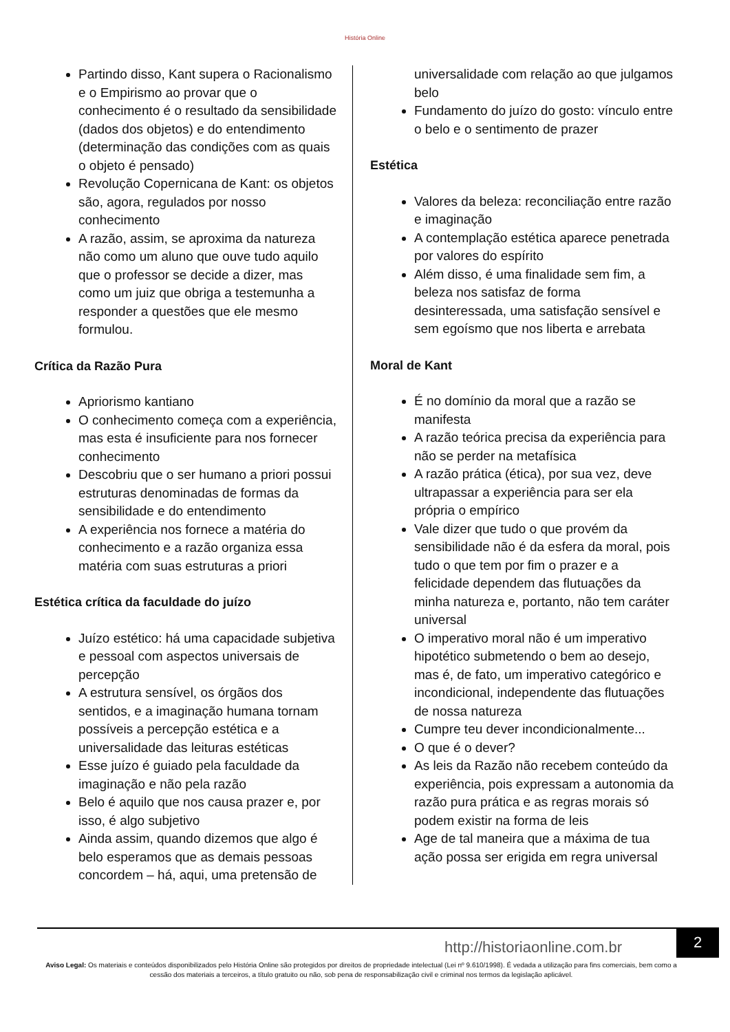História Online
Partindo disso, Kant supera o Racionalismo e o Empirismo ao provar que o conhecimento é o resultado da sensibilidade (dados dos objetos) e do entendimento (determinação das condições com as quais o objeto é pensado)
Revolução Copernicana de Kant: os objetos são, agora, regulados por nosso conhecimento
A razão, assim, se aproxima da natureza não como um aluno que ouve tudo aquilo que o professor se decide a dizer, mas como um juiz que obriga a testemunha a responder a questões que ele mesmo formulou.
Crítica da Razão Pura
Apriorismo kantiano
O conhecimento começa com a experiência, mas esta é insuficiente para nos fornecer conhecimento
Descobriu que o ser humano a priori possui estruturas denominadas de formas da sensibilidade e do entendimento
A experiência nos fornece a matéria do conhecimento e a razão organiza essa matéria com suas estruturas a priori
Estética crítica da faculdade do juízo
Juízo estético: há uma capacidade subjetiva e pessoal com aspectos universais de percepção
A estrutura sensível, os órgãos dos sentidos, e a imaginação humana tornam possíveis a percepção estética e a universalidade das leituras estéticas
Esse juízo é guiado pela faculdade da imaginação e não pela razão
Belo é aquilo que nos causa prazer e, por isso, é algo subjetivo
Ainda assim, quando dizemos que algo é belo esperamos que as demais pessoas concordem – há, aqui, uma pretensão de
universalidade com relação ao que julgamos belo
Fundamento do juízo do gosto: vínculo entre o belo e o sentimento de prazer
Estética
Valores da beleza: reconciliação entre razão e imaginação
A contemplação estética aparece penetrada por valores do espírito
Além disso, é uma finalidade sem fim, a beleza nos satisfaz de forma desinteressada, uma satisfação sensível e sem egoísmo que nos liberta e arrebata
Moral de Kant
É no domínio da moral que a razão se manifesta
A razão teórica precisa da experiência para não se perder na metafísica
A razão prática (ética), por sua vez, deve ultrapassar a experiência para ser ela própria o empírico
Vale dizer que tudo o que provém da sensibilidade não é da esfera da moral, pois tudo o que tem por fim o prazer e a felicidade dependem das flutuações da minha natureza e, portanto, não tem caráter universal
O imperativo moral não é um imperativo hipotético submetendo o bem ao desejo, mas é, de fato, um imperativo categórico e incondicional, independente das flutuações de nossa natureza
Cumpre teu dever incondicionalmente...
O que é o dever?
As leis da Razão não recebem conteúdo da experiência, pois expressam a autonomia da razão pura prática e as regras morais só podem existir na forma de leis
Age de tal maneira que a máxima de tua ação possa ser erigida em regra universal
http://historiaonline.com.br 2
Aviso Legal: Os materiais e conteúdos disponibilizados pelo História Online são protegidos por direitos de propriedade intelectual (Lei nº 9.610/1998). É vedada a utilização para fins comerciais, bem como a cessão dos materiais a terceiros, a título gratuito ou não, sob pena de responsabilização civil e criminal nos termos da legislação aplicável.